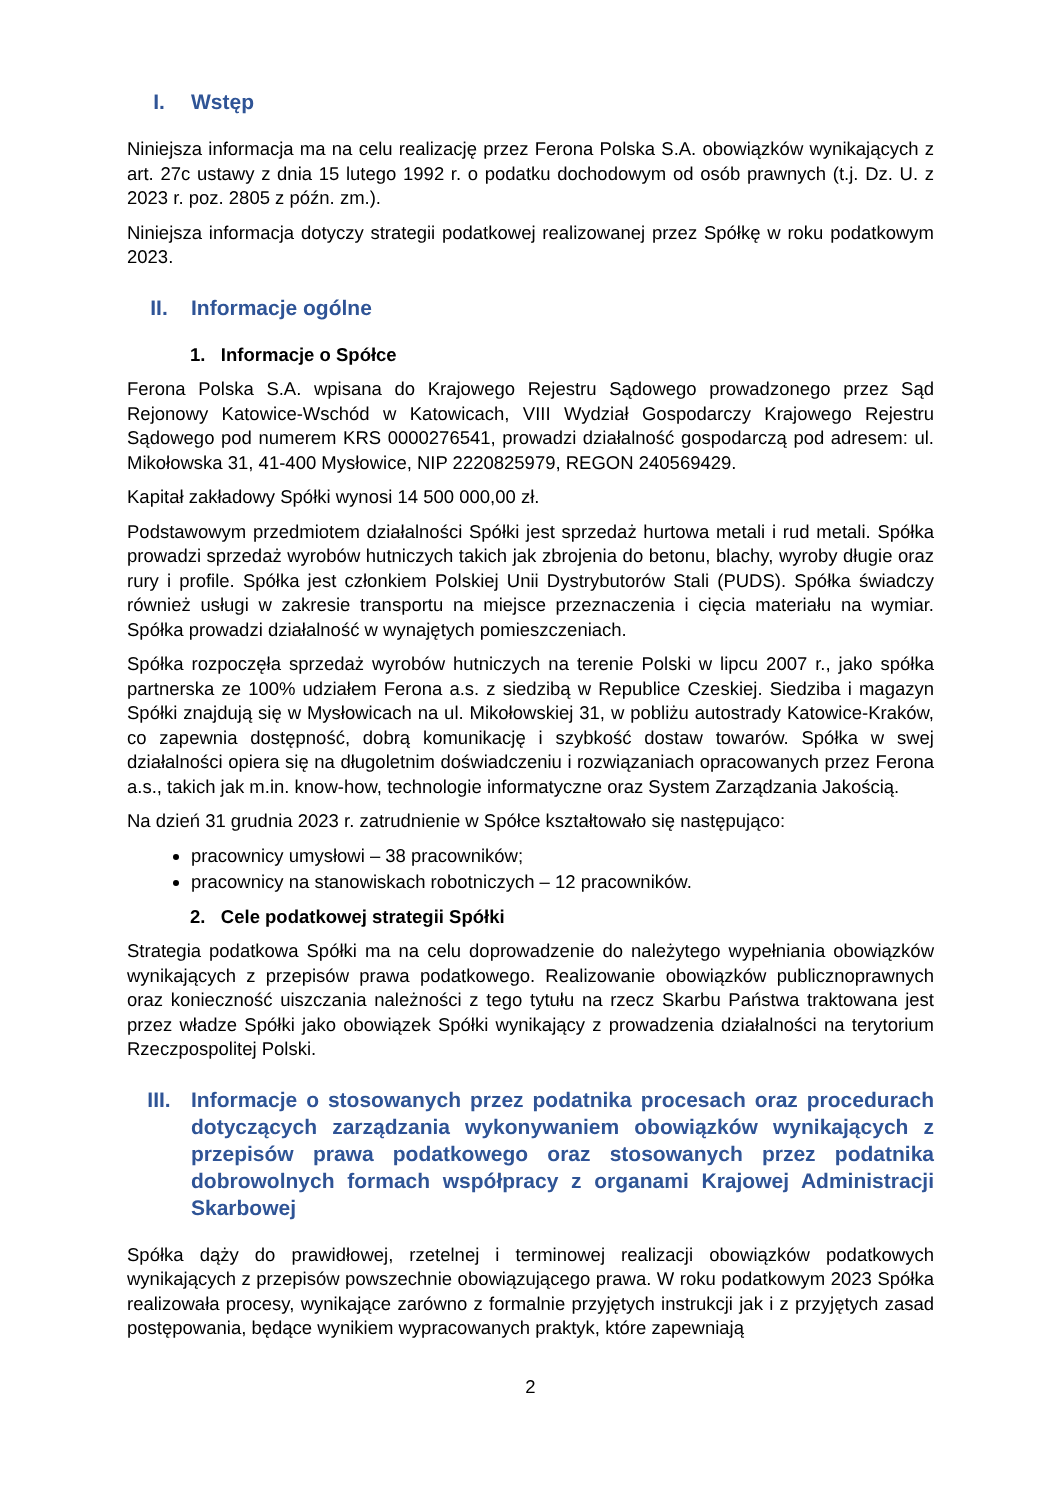I. Wstęp
Niniejsza informacja ma na celu realizację przez Ferona Polska S.A. obowiązków wynikających z art. 27c ustawy z dnia 15 lutego 1992 r. o podatku dochodowym od osób prawnych (t.j. Dz. U. z 2023 r. poz. 2805 z późn. zm.).
Niniejsza informacja dotyczy strategii podatkowej realizowanej przez Spółkę w roku podatkowym 2023.
II. Informacje ogólne
1. Informacje o Spółce
Ferona Polska S.A. wpisana do Krajowego Rejestru Sądowego prowadzonego przez Sąd Rejonowy Katowice-Wschód w Katowicach, VIII Wydział Gospodarczy Krajowego Rejestru Sądowego pod numerem KRS 0000276541, prowadzi działalność gospodarczą pod adresem: ul. Mikołowska 31, 41-400 Mysłowice, NIP 2220825979, REGON 240569429.
Kapitał zakładowy Spółki wynosi 14 500 000,00 zł.
Podstawowym przedmiotem działalności Spółki jest sprzedaż hurtowa metali i rud metali. Spółka prowadzi sprzedaż wyrobów hutniczych takich jak zbrojenia do betonu, blachy, wyroby długie oraz rury i profile. Spółka jest członkiem Polskiej Unii Dystrybutorów Stali (PUDS). Spółka świadczy również usługi w zakresie transportu na miejsce przeznaczenia i cięcia materiału na wymiar. Spółka prowadzi działalność w wynajętych pomieszczeniach.
Spółka rozpoczęła sprzedaż wyrobów hutniczych na terenie Polski w lipcu 2007 r., jako spółka partnerska ze 100% udziałem Ferona a.s. z siedzibą w Republice Czeskiej. Siedziba i magazyn Spółki znajdują się w Mysłowicach na ul. Mikołowskiej 31, w pobliżu autostrady Katowice-Kraków, co zapewnia dostępność, dobrą komunikację i szybkość dostaw towarów. Spółka w swej działalności opiera się na długoletnim doświadczeniu i rozwiązaniach opracowanych przez Ferona a.s., takich jak m.in. know-how, technologie informatyczne oraz System Zarządzania Jakością.
Na dzień 31 grudnia 2023 r. zatrudnienie w Spółce kształtowało się następująco:
pracownicy umysłowi – 38 pracowników;
pracownicy na stanowiskach robotniczych – 12 pracowników.
2. Cele podatkowej strategii Spółki
Strategia podatkowa Spółki ma na celu doprowadzenie do należytego wypełniania obowiązków wynikających z przepisów prawa podatkowego. Realizowanie obowiązków publicznoprawnych oraz konieczność uiszczania należności z tego tytułu na rzecz Skarbu Państwa traktowana jest przez władze Spółki jako obowiązek Spółki wynikający z prowadzenia działalności na terytorium Rzeczpospolitej Polski.
III. Informacje o stosowanych przez podatnika procesach oraz procedurach dotyczących zarządzania wykonywaniem obowiązków wynikających z przepisów prawa podatkowego oraz stosowanych przez podatnika dobrowolnych formach współpracy z organami Krajowej Administracji Skarbowej
Spółka dąży do prawidłowej, rzetelnej i terminowej realizacji obowiązków podatkowych wynikających z przepisów powszechnie obowiązującego prawa. W roku podatkowym 2023 Spółka realizowała procesy, wynikające zarówno z formalnie przyjętych instrukcji jak i z przyjętych zasad postępowania, będące wynikiem wypracowanych praktyk, które zapewniają
2